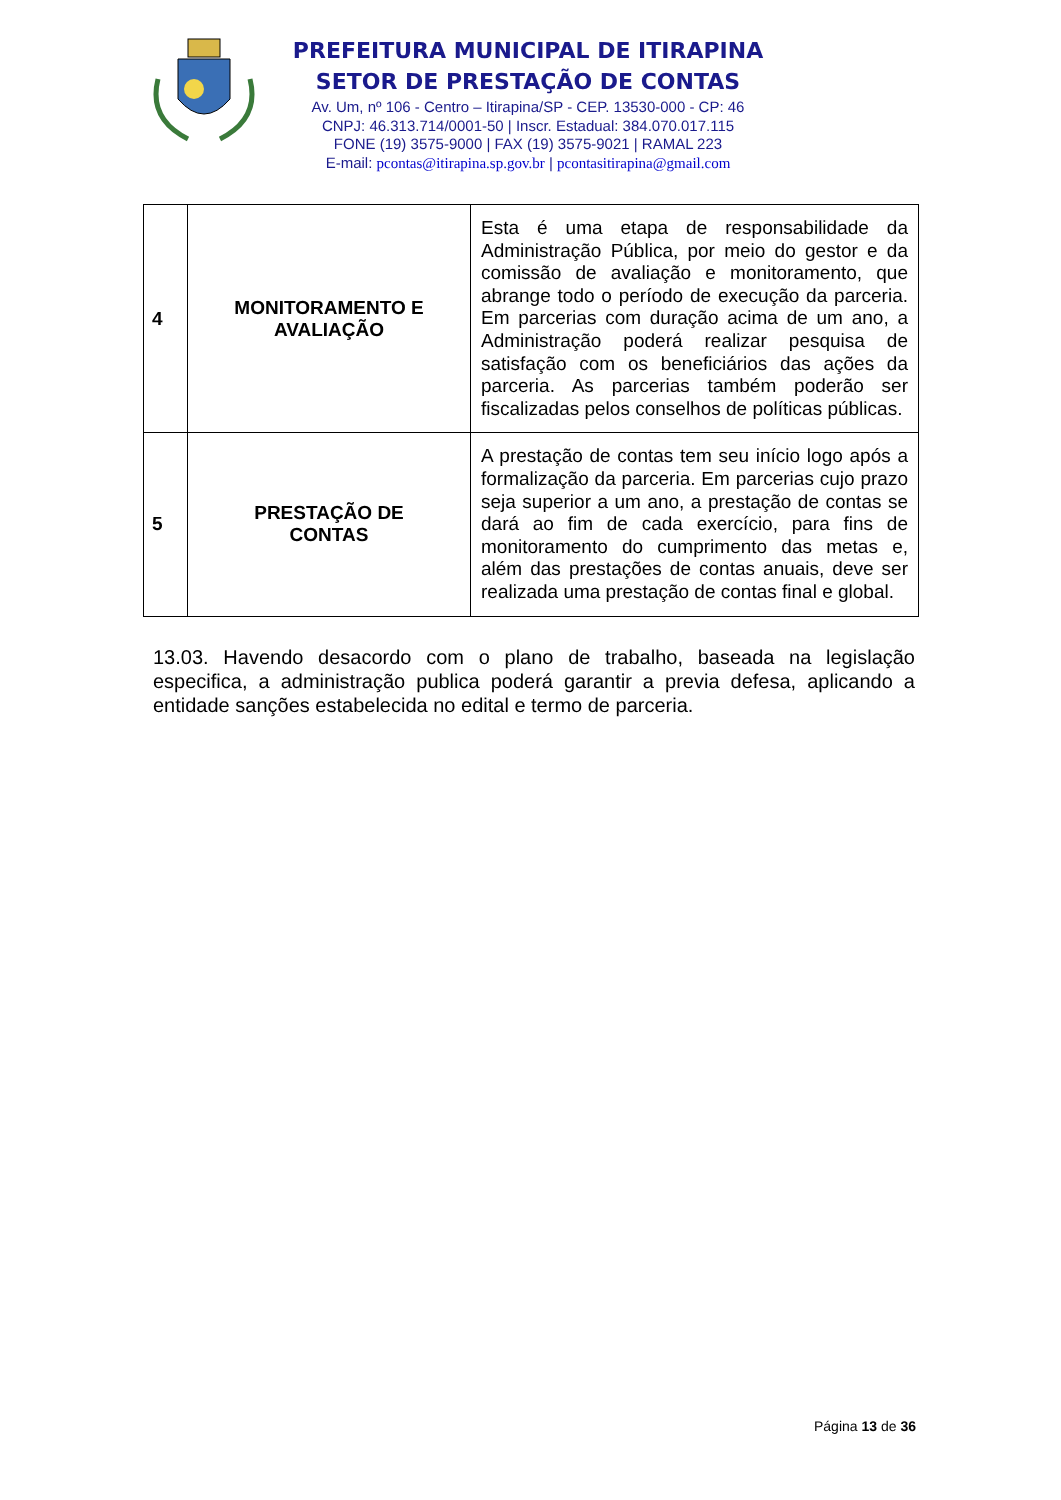PREFEITURA MUNICIPAL DE ITIRAPINA
SETOR DE PRESTAÇÃO DE CONTAS
Av. Um, nº 106 - Centro – Itirapina/SP - CEP. 13530-000 - CP: 46
CNPJ: 46.313.714/0001-50 | Inscr. Estadual: 384.070.017.115
FONE (19) 3575-9000 | FAX (19) 3575-9021 | RAMAL 223
E-mail: pcontas@itirapina.sp.gov.br | pcontasitirapina@gmail.com
| 4 | MONITORAMENTO E AVALIAÇÃO | Esta é uma etapa de responsabilidade da Administração Pública, por meio do gestor e da comissão de avaliação e monitoramento, que abrange todo o período de execução da parceria. Em parcerias com duração acima de um ano, a Administração poderá realizar pesquisa de satisfação com os beneficiários das ações da parceria. As parcerias também poderão ser fiscalizadas pelos conselhos de políticas públicas. |
| 5 | PRESTAÇÃO DE CONTAS | A prestação de contas tem seu início logo após a formalização da parceria. Em parcerias cujo prazo seja superior a um ano, a prestação de contas se dará ao fim de cada exercício, para fins de monitoramento do cumprimento das metas e, além das prestações de contas anuais, deve ser realizada uma prestação de contas final e global. |
13.03. Havendo desacordo com o plano de trabalho, baseada na legislação especifica, a administração publica poderá garantir a previa defesa, aplicando a entidade sanções estabelecida no edital e termo de parceria.
Página 13 de 36